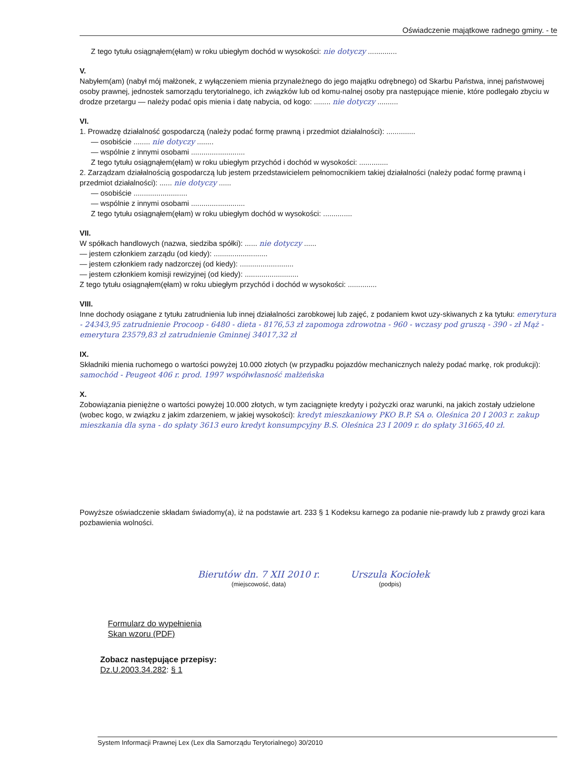Oświadczenie majątkowe radnego gminy. - te
Z tego tytułu osiągnąłem(ęłam) w roku ubiegłym dochód w wysokości: nie dotyczy ..............
V.
Nabyłem(am) (nabył mój małżonek, z wyłączeniem mienia przynależnego do jego majątku odrębnego) od Skarbu Państwa, innej państwowej osoby prawnej, jednostek samorządu terytorialnego, ich związków lub od komu-nalnej osoby pra następujące mienie, które podlegało zbyciu w drodze przetargu — należy podać opis mienia i datę nabycia, od kogo: ........ nie dotyczy ..........
VI.
1. Prowadzę działalność gospodarczą (należy podać formę prawną i przedmiot działalności): ..............
— osobiście ........ nie dotyczy ........
— wspólnie z innymi osobami ..........................
Z tego tytułu osiągnąłem(ęłam) w roku ubiegłym przychód i dochód w wysokości: ..............
2. Zarządzam działalnością gospodarczą lub jestem przedstawicielem pełnomocnikiem takiej działalności (należy podać formę prawną i przedmiot działalności): ...... nie dotyczy ......
— osobiście ..........................
— wspólnie z innymi osobami ..........................
Z tego tytułu osiągnąłem(ęłam) w roku ubiegłym dochód w wysokości: ..............
VII.
W spółkach handlowych (nazwa, siedziba spółki): ...... nie dotyczy ......
— jestem członkiem zarządu (od kiedy): ..........................
— jestem członkiem rady nadzorczej (od kiedy): ..........................
— jestem członkiem komisji rewizyjnej (od kiedy): ..........................
Z tego tytułu osiągnąłem(ęłam) w roku ubiegłym przychód i dochód w wysokości: ..............
VIII.
Inne dochody osiągane z tytułu zatrudnienia lub innej działalności zarobkowej lub zajęć, z podaniem kwot uzy-skiwanych z ka tytułu: emerytura - 24343,95 zatrudnienie Procoop - 6480 - dieta - 8176,53 zł zapomoga zdrowotna - 960 - wczasy pod gruszą - 390 - zł Mąż - emerytura 23579,83 zł zatrudnienie Gminnej 34017,32 zł
IX.
Składniki mienia ruchomego o wartości powyżej 10.000 złotych (w przypadku pojazdów mechanicznych należy podać markę, rok produkcji): samochód - Peugeot 406 r. prod. 1997 współwłasność małżeńska
X.
Zobowiązania pieniężne o wartości powyżej 10.000 złotych, w tym zaciągnięte kredyty i pożyczki oraz warunki, na jakich zostały udzielone (wobec kogo, w związku z jakim zdarzeniem, w jakiej wysokości): kredyt mieszkaniowy PKO B.P. SA o. Oleśnica 20 I 2003 r. zakup mieszkania dla syna - do spłaty 3613 euro kredyt konsumpcyjny B.S. Oleśnica 23 I 2009 r. do spłaty 31665,40 zł.
Powyższe oświadczenie składam świadomy(a), iż na podstawie art. 233 § 1 Kodeksu karnego za podanie nie-prawdy lub z prawdy grozi kara pozbawienia wolności.
Bierutów dn. 7 XII 2010 r.
(miejscowość, data)
Urszula Kociołek
(podpis)
Formularz do wypełnienia
Skan wzoru (PDF)
Zobacz następujące przepisy:
Dz.U.2003.34.282: § 1
System Informacji Prawnej Lex (Lex dla Samorządu Terytorialnego) 30/2010